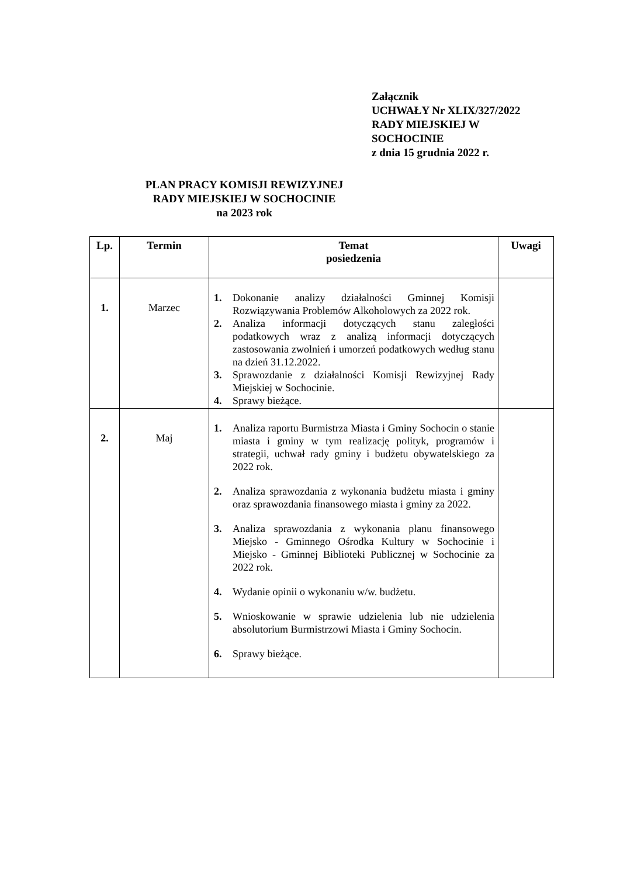Załącznik
UCHWAŁY Nr XLIX/327/2022
RADY MIEJSKIEJ W
SOCHOCINIE
z dnia 15 grudnia 2022 r.
PLAN PRACY KOMISJI REWIZYJNEJ
RADY MIEJSKIEJ W SOCHOCINIE
na 2023 rok
| Lp. | Termin | Temat posiedzenia | Uwagi |
| --- | --- | --- | --- |
| 1. | Marzec | 1. Dokonanie analizy działalności Gminnej Komisji Rozwiązywania Problemów Alkoholowych za 2022 rok. 2. Analiza informacji dotyczących stanu zaległości podatkowych wraz z analizą informacji dotyczących zastosowania zwolnień i umorzeń podatkowych według stanu na dzień 31.12.2022. 3. Sprawozdanie z działalności Komisji Rewizyjnej Rady Miejskiej w Sochocinie. 4. Sprawy bieżące. | |
| 2. | Maj | 1. Analiza raportu Burmistrza Miasta i Gminy Sochocin o stanie miasta i gminy w tym realizację polityk, programów i strategii, uchwał rady gminy i budżetu obywatelskiego za 2022 rok. 2. Analiza sprawozdania z wykonania budżetu miasta i gminy oraz sprawozdania finansowego miasta i gminy za 2022. 3. Analiza sprawozdania z wykonania planu finansowego Miejsko - Gminnego Ośrodka Kultury w Sochocinie i Miejsko - Gminnej Biblioteki Publicznej w Sochocinie za 2022 rok. 4. Wydanie opinii o wykonaniu w/w. budżetu. 5. Wnioskowanie w sprawie udzielenia lub nie udzielenia absolutorium Burmistrzowi Miasta i Gminy Sochocin. 6. Sprawy bieżące. | |